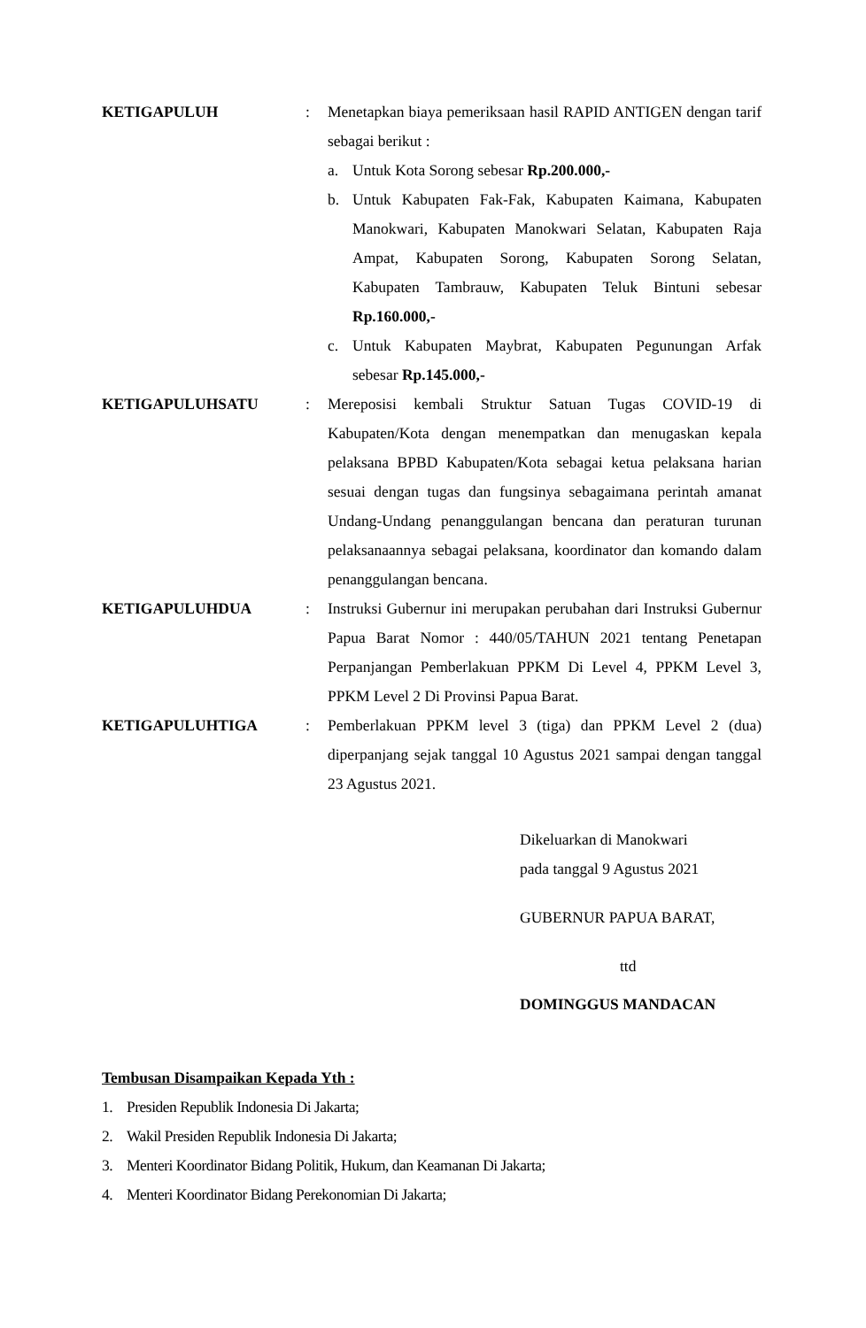KETIGAPULUH : Menetapkan biaya pemeriksaan hasil RAPID ANTIGEN dengan tarif sebagai berikut :
a. Untuk Kota Sorong sebesar Rp.200.000,-
b. Untuk Kabupaten Fak-Fak, Kabupaten Kaimana, Kabupaten Manokwari, Kabupaten Manokwari Selatan, Kabupaten Raja Ampat, Kabupaten Sorong, Kabupaten Sorong Selatan, Kabupaten Tambrauw, Kabupaten Teluk Bintuni sebesar Rp.160.000,-
c. Untuk Kabupaten Maybrat, Kabupaten Pegunungan Arfak sebesar Rp.145.000,-
KETIGAPULUHSATU : Mereposisi kembali Struktur Satuan Tugas COVID-19 di Kabupaten/Kota dengan menempatkan dan menugaskan kepala pelaksana BPBD Kabupaten/Kota sebagai ketua pelaksana harian sesuai dengan tugas dan fungsinya sebagaimana perintah amanat Undang-Undang penanggulangan bencana dan peraturan turunan pelaksanaannya sebagai pelaksana, koordinator dan komando dalam penanggulangan bencana.
KETIGAPULUHDUA : Instruksi Gubernur ini merupakan perubahan dari Instruksi Gubernur Papua Barat Nomor : 440/05/TAHUN 2021 tentang Penetapan Perpanjangan Pemberlakuan PPKM Di Level 4, PPKM Level 3, PPKM Level 2 Di Provinsi Papua Barat.
KETIGAPULUHTIGA : Pemberlakuan PPKM level 3 (tiga) dan PPKM Level 2 (dua) diperpanjang sejak tanggal 10 Agustus 2021 sampai dengan tanggal 23 Agustus 2021.
Dikeluarkan di Manokwari
pada tanggal 9 Agustus 2021
GUBERNUR PAPUA BARAT,
ttd
DOMINGGUS MANDACAN
Tembusan Disampaikan Kepada Yth :
1. Presiden Republik Indonesia Di Jakarta;
2. Wakil Presiden Republik Indonesia Di Jakarta;
3. Menteri Koordinator Bidang Politik, Hukum, dan Keamanan Di Jakarta;
4. Menteri Koordinator Bidang Perekonomian Di Jakarta;